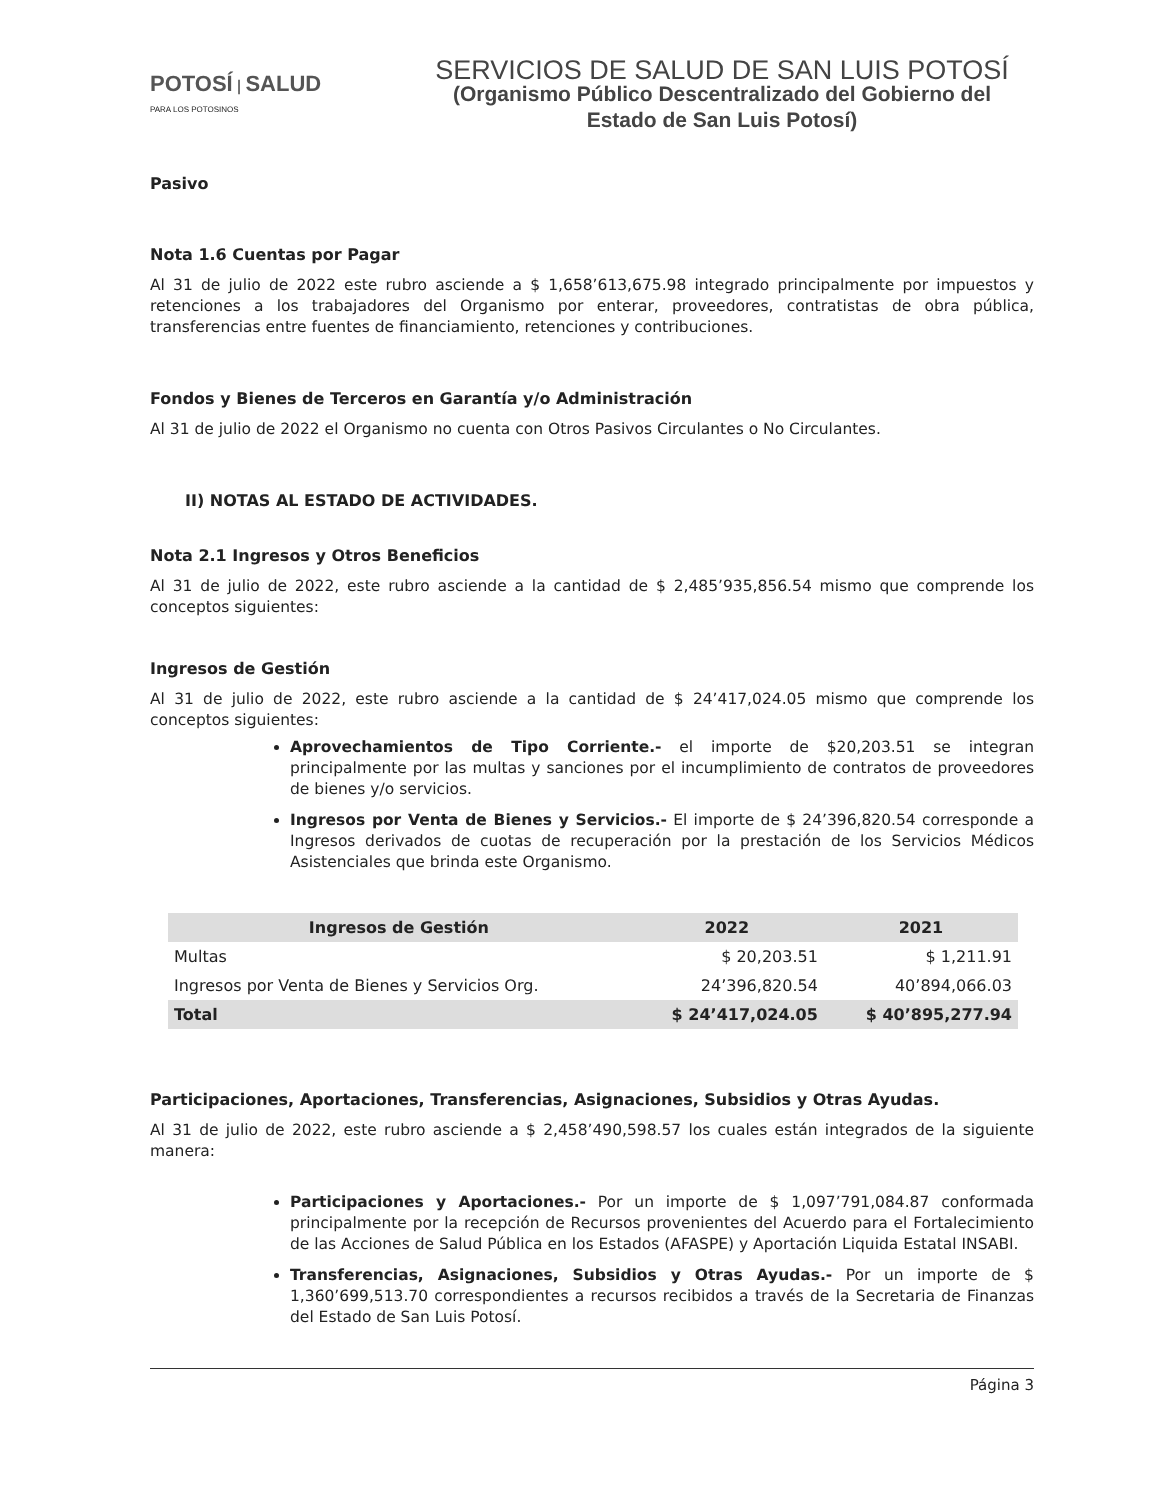POTOSÍ | SALUD
PARA LOS POTOSINOS
SERVICIOS DE SALUD DE SAN LUIS POTOSÍ
(Organismo Público Descentralizado del Gobierno del
Estado de San Luis Potosí)
Pasivo
Nota 1.6 Cuentas por Pagar
Al 31 de julio de 2022 este rubro asciende a $ 1,658’613,675.98 integrado principalmente por impuestos y retenciones a los trabajadores del Organismo por enterar, proveedores, contratistas de obra pública, transferencias entre fuentes de financiamiento, retenciones y contribuciones.
Fondos y Bienes de Terceros en Garantía y/o Administración
Al 31 de julio de 2022 el Organismo no cuenta con Otros Pasivos Circulantes o No Circulantes.
II) NOTAS AL ESTADO DE ACTIVIDADES.
Nota 2.1 Ingresos y Otros Beneficios
Al 31 de julio de 2022, este rubro asciende a la cantidad de $ 2,485’935,856.54 mismo que comprende los conceptos siguientes:
Ingresos de Gestión
Al 31 de julio de 2022, este rubro asciende a la cantidad de $ 24’417,024.05 mismo que comprende los conceptos siguientes:
Aprovechamientos de Tipo Corriente.- el importe de $20,203.51 se integran principalmente por las multas y sanciones por el incumplimiento de contratos de proveedores de bienes y/o servicios.
Ingresos por Venta de Bienes y Servicios.- El importe de $ 24’396,820.54 corresponde a Ingresos derivados de cuotas de recuperación por la prestación de los Servicios Médicos Asistenciales que brinda este Organismo.
| Ingresos de Gestión | 2022 | 2021 |
| --- | --- | --- |
| Multas | $ 20,203.51 | $ 1,211.91 |
| Ingresos por Venta de Bienes y Servicios Org. | 24’396,820.54 | 40’894,066.03 |
| Total | $ 24’417,024.05 | $ 40’895,277.94 |
Participaciones, Aportaciones, Transferencias, Asignaciones, Subsidios y Otras Ayudas.
Al 31 de julio de 2022, este rubro asciende a $ 2,458’490,598.57 los cuales están integrados de la siguiente manera:
Participaciones y Aportaciones.- Por un importe de $ 1,097’791,084.87 conformada principalmente por la recepción de Recursos provenientes del Acuerdo para el Fortalecimiento de las Acciones de Salud Pública en los Estados (AFASPE) y Aportación Liquida Estatal INSABI.
Transferencias, Asignaciones, Subsidios y Otras Ayudas.- Por un importe de $ 1,360’699,513.70 correspondientes a recursos recibidos a través de la Secretaria de Finanzas del Estado de San Luis Potosí.
Página 3